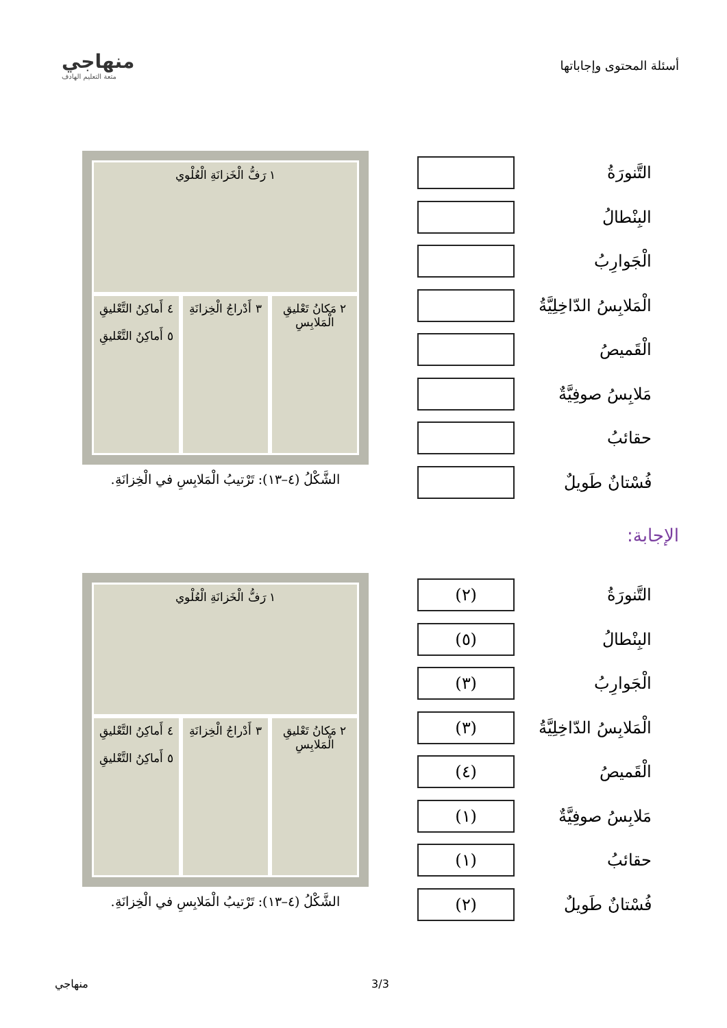أسئلة المحتوى وإجاباتها
منهاجي
متعة التعليم الهادف
التَّنورَةُ
البِنْطالُ
الْجَوارِبُ
الْمَلابِسُ الدّاخِلِيَّةُ
الْقَميصُ
مَلابِسُ صوفِيَّةٌ
حقائبُ
فُسْتانٌ طَويلٌ
١ رَفُّ الْخَزانَةِ الْعُلْوي
٢ مَكانُ تَعْليقِ الْمَلابِسِ
٣ أَدْراجُ الْخِزانَةِ
٤ أَماكِنُ التَّعْليقِ
٥ أَماكِنُ التَّعْليقِ
الشَّكْلُ (٤–١٣): تَرْتيبُ الْمَلابِسِ في الْخِزانَةِ.
الإجابة:
التَّنورَةُ
(٢)
البِنْطالُ
(٥)
الْجَوارِبُ
(٣)
الْمَلابِسُ الدّاخِلِيَّةُ
(٣)
الْقَميصُ
(٤)
مَلابِسُ صوفِيَّةٌ
(١)
حقائبُ
(١)
فُسْتانٌ طَويلٌ
(٢)
١ رَفُّ الْخَزانَةِ الْعُلْوي
٢ مَكانُ تَعْليقِ الْمَلابِسِ
٣ أَدْراجُ الْخِزانَةِ
٤ أَماكِنُ التَّعْليقِ
٥ أَماكِنُ التَّعْليقِ
الشَّكْلُ (٤–١٣): تَرْتيبُ الْمَلابِسِ في الْخِزانَةِ.
منهاجي 3/3